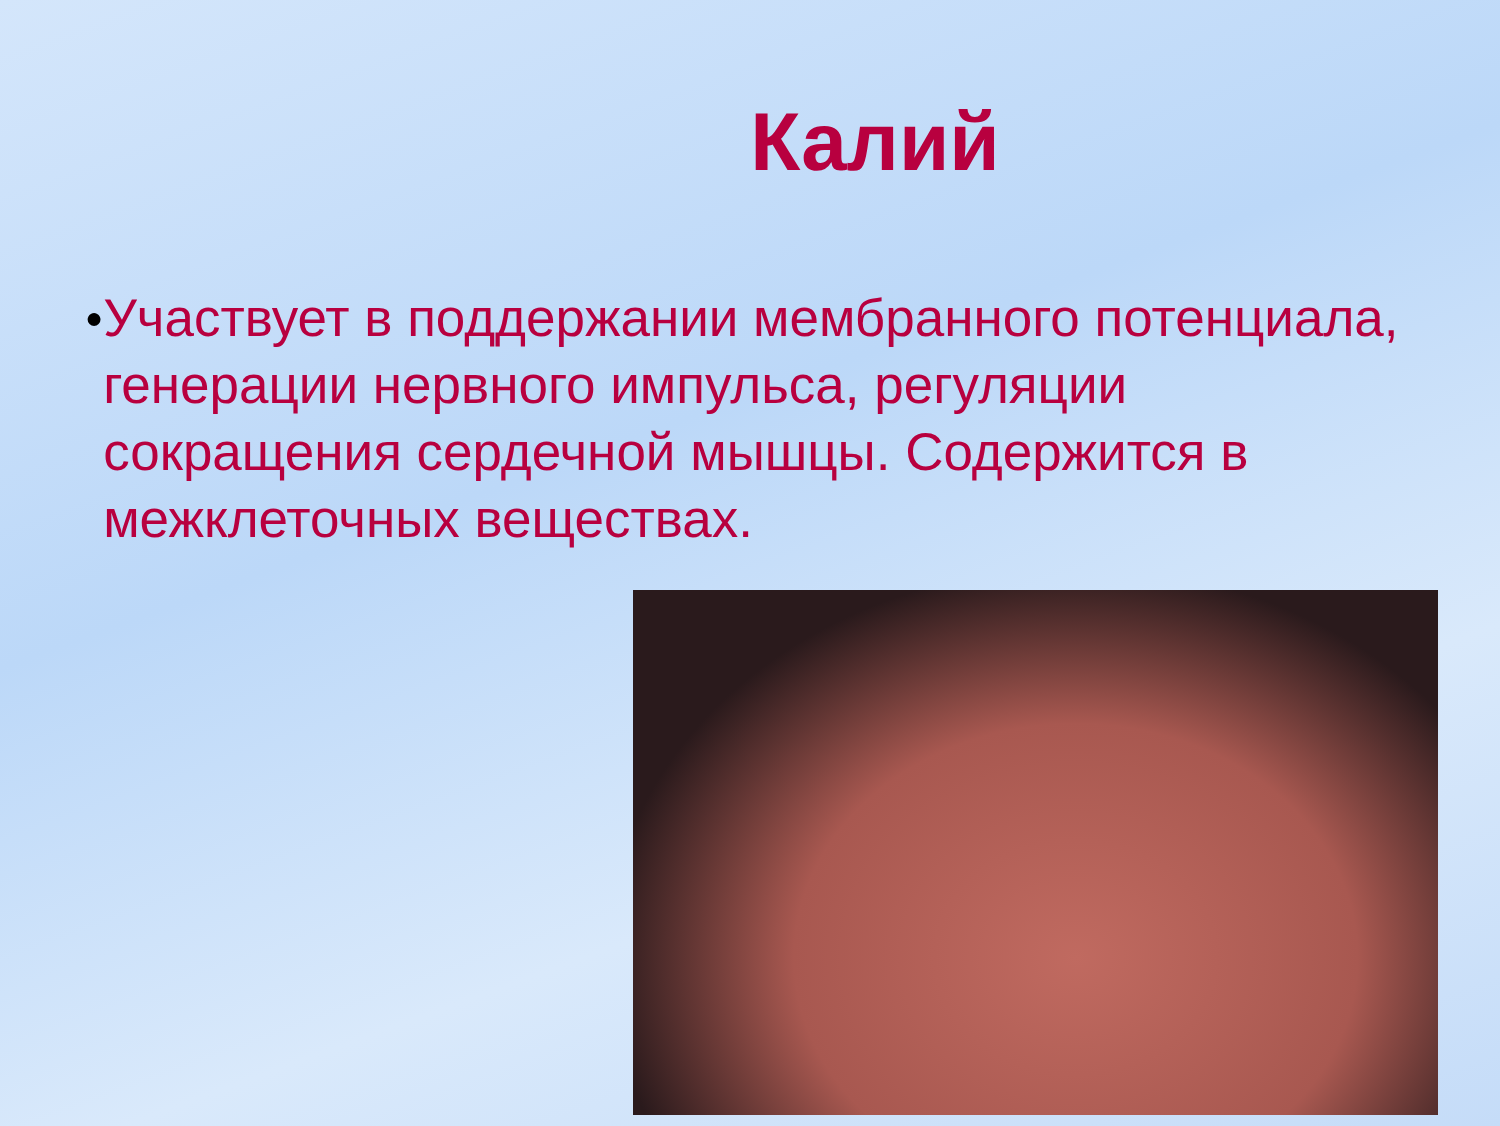Калий
●
Участвует в поддержании мембранного потенциала, генерации нервного импульса, регуляции сокращения сердечной мышцы. Содержится в межклеточных веществах.